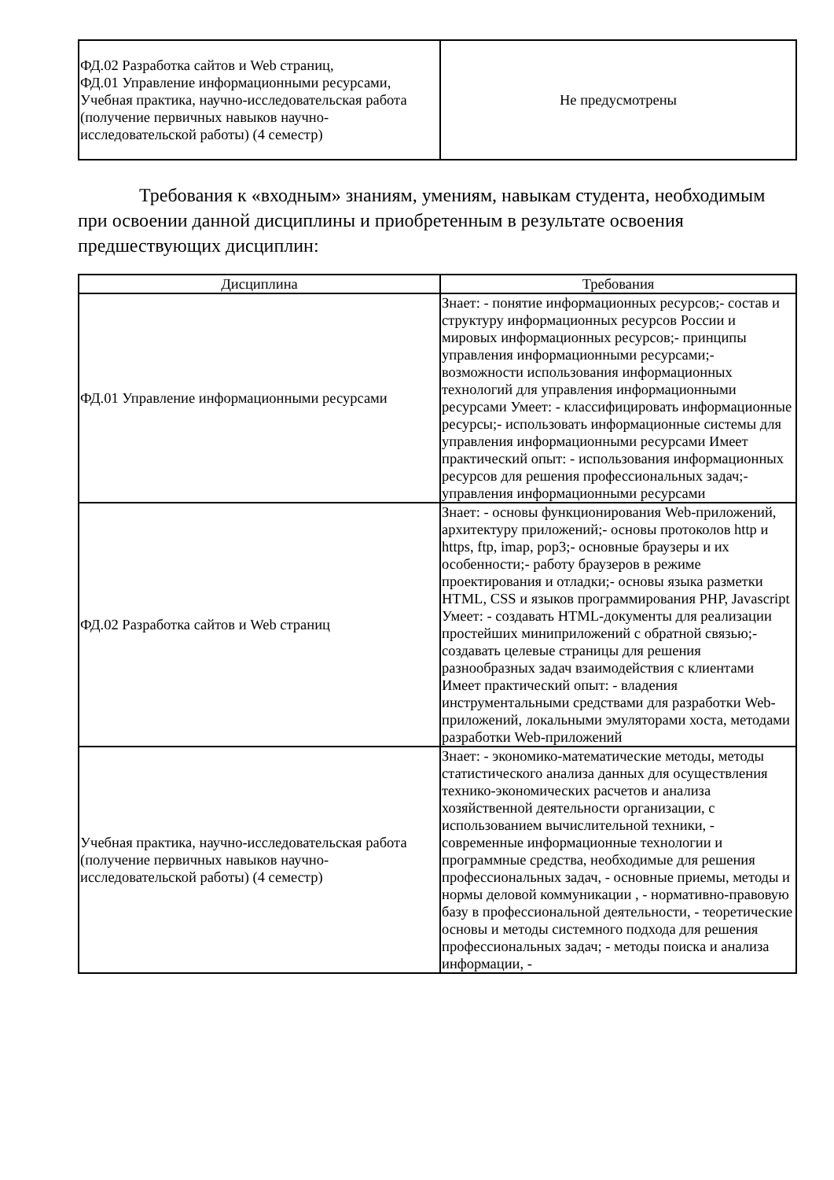| ФД.02 Разработка сайтов и Web страниц, ФД.01 Управление информационными ресурсами, Учебная практика, научно-исследовательская работа (получение первичных навыков научно-исследовательской работы) (4 семестр) | Не предусмотрены |
Требования к «входным» знаниям, умениям, навыкам студента, необходимым при освоении данной дисциплины и приобретенным в результате освоения предшествующих дисциплин:
| Дисциплина | Требования |
| --- | --- |
| ФД.01 Управление информационными ресурсами | Знает: - понятие информационных ресурсов;- состав и структуру информационных ресурсов России и мировых информационных ресурсов;- принципы управления информационными ресурсами;- возможности использования информационных технологий для управления информационными ресурсами Умеет: - классифицировать информационные ресурсы;- использовать информационные системы для управления информационными ресурсами Имеет практический опыт: - использования информационных ресурсов для решения профессиональных задач;- управления информационными ресурсами |
| ФД.02 Разработка сайтов и Web страниц | Знает: - основы функционирования Web-приложений, архитектуру приложений;- основы протоколов http и https, ftp, imap, pop3;- основные браузеры и их особенности;- работу браузеров в режиме проектирования и отладки;- основы языка разметки HTML, CSS и языков программирования PHP, Javascript Умеет: - создавать HTML-документы для реализации простейших миниприложений с обратной связью;- создавать целевые страницы для решения разнообразных задач взаимодействия с клиентами Имеет практический опыт: - владения инструментальными средствами для разработки Web-приложений, локальными эмуляторами хоста, методами разработки Web-приложений |
| Учебная практика, научно-исследовательская работа (получение первичных навыков научно-исследовательской работы) (4 семестр) | Знает: - экономико-математические методы, методы статистического анализа данных для осуществления технико-экономических расчетов и анализа хозяйственной деятельности организации, с использованием вычислительной техники, - современные информационные технологии и программные средства, необходимые для решения профессиональных задач, - основные приемы, методы и нормы деловой коммуникации , - нормативно-правовую базу в профессиональной деятельности, - теоретические основы и методы системного подхода для решения профессиональных задач; - методы поиска и анализа информации, - |